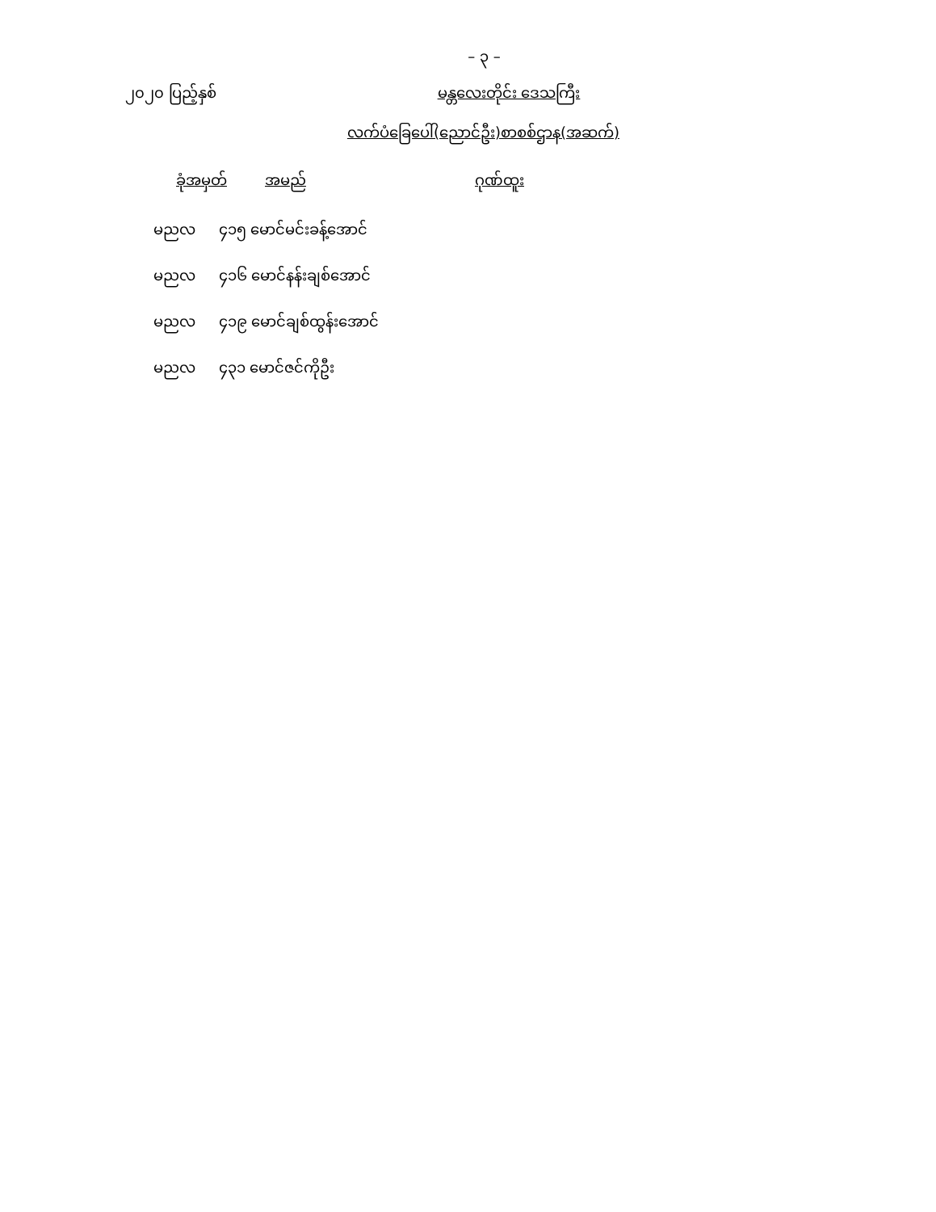– ၃ –
၂၀၂၀ ပြည့်နှစ် မန္တလေးတိုင်း ဒေသကြီး
လက်ပံခြေပေါ်(ညောင်ဦး)စာစစ်ဌာန(အဆက်)
| ခုံအမှတ် | အမည် | ဂုဏ်ထူး |
| --- | --- | --- |
| မညလ ၄၁၅ မောင်မင်းခန့်အောင် | | |
| မညလ ၄၁၆ မောင်နန်းချစ်အောင် | | |
| မညလ ၄၁၉ မောင်ချစ်ထွန်းအောင် | | |
| မညလ ၄၃၁ မောင်ဇင်ကိုဦး | | |